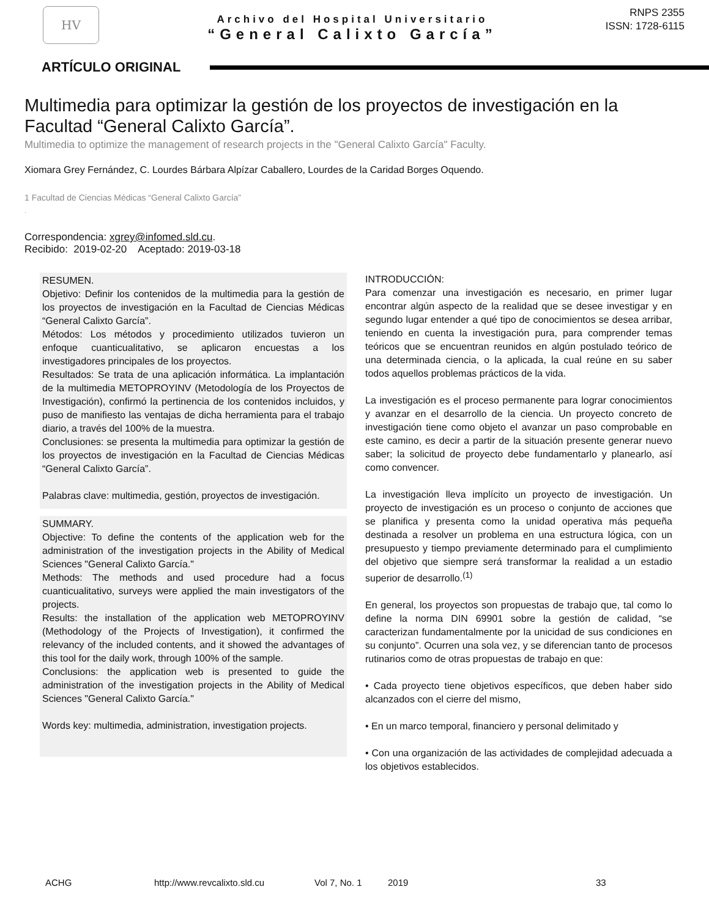HV
Archivo del Hospital Universitario
“General Calixto García”
RNPS 2355
ISSN: 1728-6115
ARTÍCULO ORIGINAL
Multimedia para optimizar la gestión de los proyectos de investigación en la Facultad “General Calixto García”.
Multimedia to optimize the management of research projects in the "General Calixto García" Faculty.
Xiomara Grey Fernández, C. Lourdes Bárbara Alpízar Caballero, Lourdes de la Caridad Borges Oquendo.
1 Facultad de Ciencias Médicas “General Calixto García”
.
Correspondencia: xgrey@infomed.sld.cu.
Recibido: 2019-02-20 Aceptado: 2019-03-18
RESUMEN.
Objetivo: Definir los contenidos de la multimedia para la gestión de los proyectos de investigación en la Facultad de Ciencias Médicas “General Calixto García”.
Métodos: Los métodos y procedimiento utilizados tuvieron un enfoque cuanticualitativo, se aplicaron encuestas a los investigadores principales de los proyectos.
Resultados: Se trata de una aplicación informática. La implantación de la multimedia METOPROYINV (Metodología de los Proyectos de Investigación), confirmó la pertinencia de los contenidos incluidos, y puso de manifiesto las ventajas de dicha herramienta para el trabajo diario, a través del 100% de la muestra.
Conclusiones: se presenta la multimedia para optimizar la gestión de los proyectos de investigación en la Facultad de Ciencias Médicas “General Calixto García”.
Palabras clave: multimedia, gestión, proyectos de investigación.
SUMMARY.
Objective: To define the contents of the application web for the administration of the investigation projects in the Ability of Medical Sciences "General Calixto García."
Methods: The methods and used procedure had a focus cuanticualitativo, surveys were applied the main investigators of the projects.
Results: the installation of the application web METOPROYINV (Methodology of the Projects of Investigation), it confirmed the relevancy of the included contents, and it showed the advantages of this tool for the daily work, through 100% of the sample.
Conclusions: the application web is presented to guide the administration of the investigation projects in the Ability of Medical Sciences "General Calixto García."
Words key: multimedia, administration, investigation projects.
INTRODUCCIÓN:
Para comenzar una investigación es necesario, en primer lugar encontrar algún aspecto de la realidad que se desee investigar y en segundo lugar entender a qué tipo de conocimientos se desea arribar, teniendo en cuenta la investigación pura, para comprender temas teóricos que se encuentran reunidos en algún postulado teórico de una determinada ciencia, o la aplicada, la cual reúne en su saber todos aquellos problemas prácticos de la vida.
La investigación es el proceso permanente para lograr conocimientos y avanzar en el desarrollo de la ciencia. Un proyecto concreto de investigación tiene como objeto el avanzar un paso comprobable en este camino, es decir a partir de la situación presente generar nuevo saber; la solicitud de proyecto debe fundamentarlo y planearlo, así como convencer.
La investigación lleva implícito un proyecto de investigación. Un proyecto de investigación es un proceso o conjunto de acciones que se planifica y presenta como la unidad operativa más pequeña destinada a resolver un problema en una estructura lógica, con un presupuesto y tiempo previamente determinado para el cumplimiento del objetivo que siempre será transformar la realidad a un estadio superior de desarrollo.<sup>(1)</sup>
En general, los proyectos son propuestas de trabajo que, tal como lo define la norma DIN 69901 sobre la gestión de calidad, “se caracterizan fundamentalmente por la unicidad de sus condiciones en su conjunto”. Ocurren una sola vez, y se diferencian tanto de procesos rutinarios como de otras propuestas de trabajo en que:
• Cada proyecto tiene objetivos específicos, que deben haber sido alcanzados con el cierre del mismo,
• En un marco temporal, financiero y personal delimitado y
• Con una organización de las actividades de complejidad adecuada a los objetivos establecidos.
ACHG http://www.revcalixto.sld.cu Vol 7, No. 1 2019 33